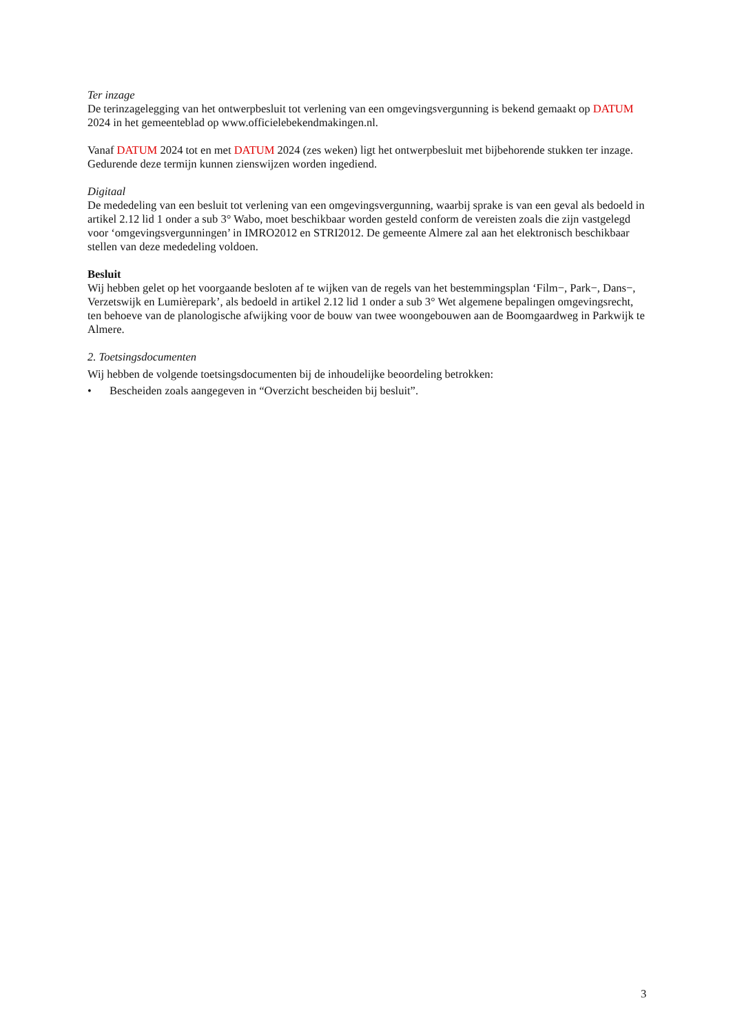Ter inzage
De terinzagelegging van het ontwerpbesluit tot verlening van een omgevingsvergunning is bekend gemaakt op DATUM 2024 in het gemeenteblad op www.officielebekendmakingen.nl.
Vanaf DATUM 2024 tot en met DATUM 2024 (zes weken) ligt het ontwerpbesluit met bijbehorende stukken ter inzage. Gedurende deze termijn kunnen zienswijzen worden ingediend.
Digitaal
De mededeling van een besluit tot verlening van een omgevingsvergunning, waarbij sprake is van een geval als bedoeld in artikel 2.12 lid 1 onder a sub 3° Wabo, moet beschikbaar worden gesteld conform de vereisten zoals die zijn vastgelegd voor ‘omgevingsvergunningen’ in IMRO2012 en STRI2012. De gemeente Almere zal aan het elektronisch beschikbaar stellen van deze mededeling voldoen.
Besluit
Wij hebben gelet op het voorgaande besloten af te wijken van de regels van het bestemmingsplan ‘Film−, Park−, Dans−, Verzetswijk en Lumièrepark’, als bedoeld in artikel 2.12 lid 1 onder a sub 3° Wet algemene bepalingen omgevingsrecht, ten behoeve van de planologische afwijking voor de bouw van twee woongebouwen aan de Boomgaardweg in Parkwijk te Almere.
2. Toetsingsdocumenten
Wij hebben de volgende toetsingsdocumenten bij de inhoudelijke beoordeling betrokken:
• Bescheiden zoals aangegeven in “Overzicht bescheiden bij besluit”.
3